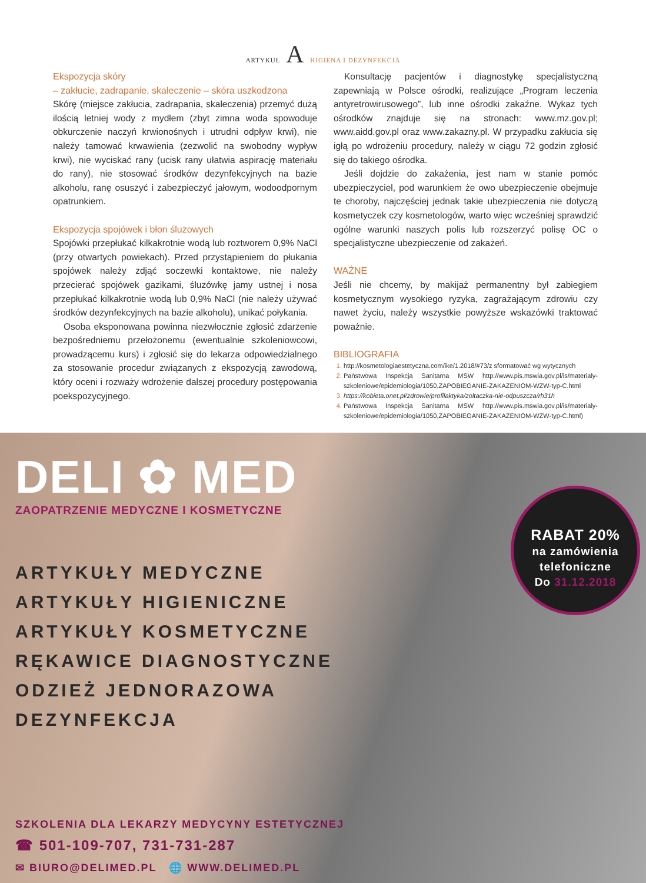ARTYKUŁ A HIGIENA I DEZYNFEKCJA
Ekspozycja skóry
– zakłucie, zadrapanie, skaleczenie – skóra uszkodzona
Skórę (miejsce zakłucia, zadrapania, skaleczenia) przemyć dużą ilością letniej wody z mydłem (zbyt zimna woda spowoduje obkurczenie naczyń krwionośnych i utrudni odpływ krwi), nie należy tamować krwawienia (zezwolić na swobodny wypływ krwi), nie wyciskać rany (ucisk rany ułatwia aspirację materiału do rany), nie stosować środków dezynfekcyjnych na bazie alkoholu, ranę osuszyć i zabezpieczyć jałowym, wodoodpornym opatrunkiem.
Ekspozycja spojówek i błon śluzowych
Spojówki przepłukać kilkakrotnie wodą lub roztworem 0,9% NaCl (przy otwartych powiekach). Przed przystąpieniem do płukania spojówek należy zdjąć soczewki kontaktowe, nie należy przecierać spojówek gazikami, śluzówkę jamy ustnej i nosa przepłukać kilkakrotnie wodą lub 0,9% NaCl (nie należy używać środków dezynfekcyjnych na bazie alkoholu), unikać połykania.
Osoba eksponowana powinna niezwłocznie zgłosić zdarzenie bezpośredniemu przełożonemu (ewentualnie szkoleniowcowi, prowadzącemu kurs) i zgłosić się do lekarza odpowiedzialnego za stosowanie procedur związanych z ekspozycją zawodową, który oceni i rozważy wdrożenie dalszej procedury postępowania poekspozycyjnego.
Konsultację pacjentów i diagnostykę specjalistyczną zapewniają w Polsce ośrodki, realizujące „Program leczenia antyretrowirusowego”, lub inne ośrodki zakaźne. Wykaz tych ośrodków znajduje się na stronach: www.mz.gov.pl; www.aidd.gov.pl oraz www.zakazny.pl. W przypadku zakłucia się igłą po wdrożeniu procedury, należy w ciągu 72 godzin zgłosić się do takiego ośrodka.
Jeśli dojdzie do zakażenia, jest nam w stanie pomóc ubezpieczyciel, pod warunkiem że owo ubezpieczenie obejmuje te choroby, najczęściej jednak takie ubezpieczenia nie dotyczą kosmetyczek czy kosmetologów, warto więc wcześniej sprawdzić ogólne warunki naszych polis lub rozszerzyć polisę OC o specjalistyczne ubezpieczenie od zakażeń.
WAŻNE
Jeśli nie chcemy, by makijaż permanentny był zabiegiem kosmetycznym wysokiego ryzyka, zagrażającym zdrowiu czy nawet życiu, należy wszystkie powyższe wskazówki traktować poważnie.
BIBLIOGRAFIA
http://kosmetologiaestetyczna.com/ike/1.2018/#73/z sformatować wg wytycznych
Państwowa Inspekcja Sanitarna MSW http://www.pis.mswia.gov.pl/is/materialy-szkoleniowe/epidemiologia/1050,ZAPOBIEGANIE-ZAKAZENIOM-WZW-typ-C.html
https://kobieta.onet.pl/zdrowie/profilaktyka/zoltaczka-nie-odpuszcza/rh31h
Państwowa Inspekcja Sanitarna MSW http://www.pis.mswia.gov.pl/is/materialy-szkoleniowe/epidemiologia/1050,ZAPOBIEGANIE-ZAKAZENIOM-WZW-typ-C.html)
DELI ✿ MED
ZAOPATRZENIE MEDYCZNE I KOSMETYCZNE
ARTYKUŁY MEDYCZNE
ARTYKUŁY HIGIENICZNE
ARTYKUŁY KOSMETYCZNE
RĘKAWICE DIAGNOSTYCZNE
ODZIEŻ JEDNORAZOWA
DEZYNFEKCJA
RABAT 20%
na zamówienia
telefoniczne
Do 31.12.2018
SZKOLENIA DLA LEKARZY MEDYCYNY ESTETYCZNEJ
☎ 501-109-707, 731-731-287
✉ BIURO@DELIMED.PL 🌐 WWW.DELIMED.PL